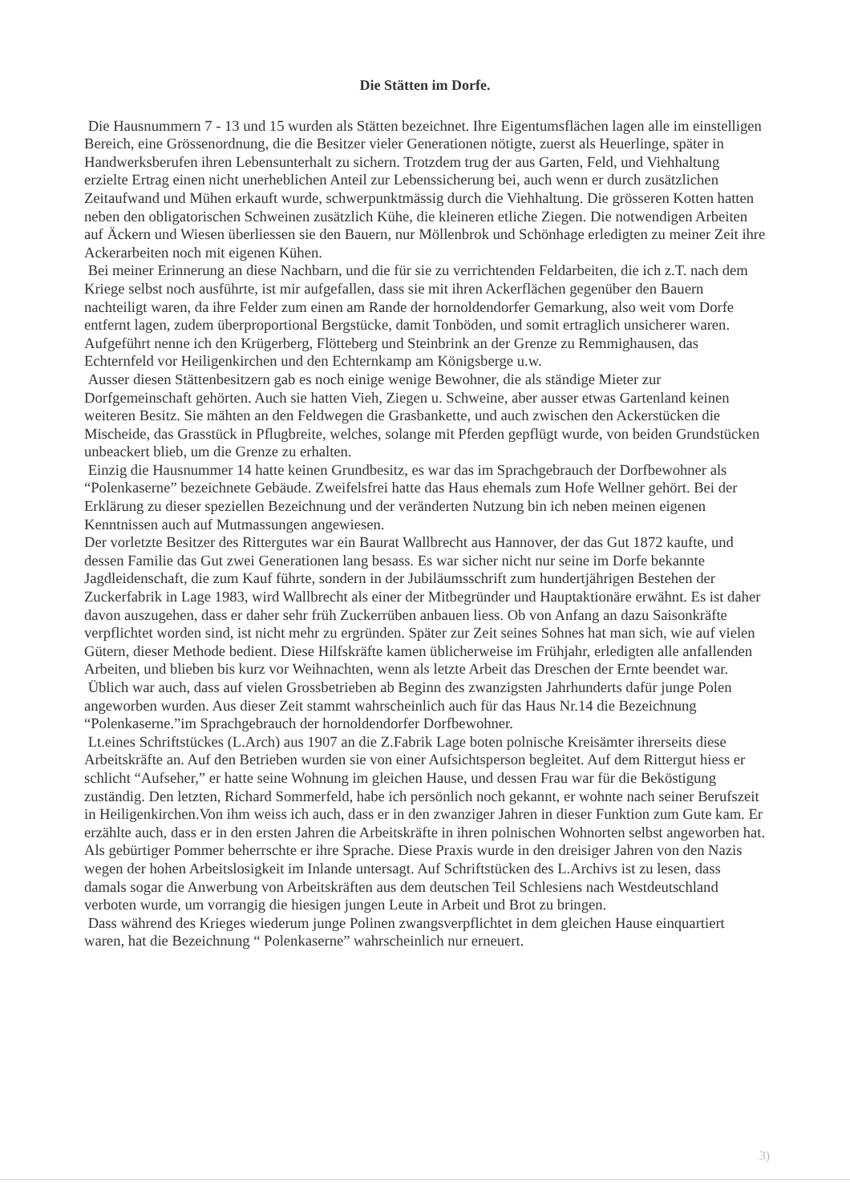Die Stätten im Dorfe.
Die Hausnummern 7 - 13 und 15 wurden als Stätten bezeichnet. Ihre Eigentumsflächen lagen alle im einstelligen Bereich, eine Grössenordnung, die die Besitzer vieler Generationen nötigte, zuerst als Heuerlinge, später in Handwerksberufen ihren Lebensunterhalt zu sichern. Trotzdem trug der aus Garten, Feld, und Viehhaltung erzielte Ertrag einen nicht unerheblichen Anteil zur Lebenssicherung bei, auch wenn er durch zusätzlichen Zeitaufwand und Mühen erkauft wurde, schwerpunktmässig durch die Viehhaltung. Die grösseren Kotten hatten neben den obligatorischen Schweinen zusätzlich Kühe, die kleineren etliche Ziegen. Die notwendigen Arbeiten auf Äckern und Wiesen überliessen sie den Bauern, nur Möllenbrok und Schönhage erledigten zu meiner Zeit ihre Ackerarbeiten noch mit eigenen Kühen.
Bei meiner Erinnerung an diese Nachbarn, und die für sie zu verrichtenden Feldarbeiten, die ich z.T. nach dem Kriege selbst noch ausführte, ist mir aufgefallen, dass sie mit ihren Ackerflächen gegenüber den Bauern nachteiligt waren, da ihre Felder zum einen am Rande der hornoldendorfer Gemarkung, also weit vom Dorfe entfernt lagen, zudem überproportional Bergstücke, damit Tonböden, und somit ertraglich unsicherer waren. Aufgeführt nenne ich den Krügerberg, Flötteberg und Steinbrink an der Grenze zu Remmighausen, das Echternfeld vor Heiligenkirchen und den Echternkamp am Königsberge u.w.
Ausser diesen Stättenbesitzern gab es noch einige wenige Bewohner, die als ständige Mieter zur Dorfgemeinschaft gehörten. Auch sie hatten Vieh, Ziegen u. Schweine, aber ausser etwas Gartenland keinen weiteren Besitz. Sie mähten an den Feldwegen die Grasbankette, und auch zwischen den Ackerstücken die Mischeide, das Grasstück in Pflugbreite, welches, solange mit Pferden gepflügt wurde, von beiden Grundstücken unbeackert blieb, um die Grenze zu erhalten.
Einzig die Hausnummer 14 hatte keinen Grundbesitz, es war das im Sprachgebrauch der Dorfbewohner als “Polenkaserne” bezeichnete Gebäude. Zweifelsfrei hatte das Haus ehemals zum Hofe Wellner gehört. Bei der Erklärung zu dieser speziellen Bezeichnung und der veränderten Nutzung bin ich neben meinen eigenen Kenntnissen auch auf Mutmassungen angewiesen.
Der vorletzte Besitzer des Rittergutes war ein Baurat Wallbrecht aus Hannover, der das Gut 1872 kaufte, und dessen Familie das Gut zwei Generationen lang besass. Es war sicher nicht nur seine im Dorfe bekannte Jagdleidenschaft, die zum Kauf führte, sondern in der Jubiläumsschrift zum hundertjährigen Bestehen der Zuckerfabrik in Lage 1983, wird Wallbrecht als einer der Mitbegründer und Hauptaktionäre erwähnt. Es ist daher davon auszugehen, dass er daher sehr früh Zuckerrüben anbauen liess. Ob von Anfang an dazu Saisonkräfte verpflichtet worden sind, ist nicht mehr zu ergründen. Später zur Zeit seines Sohnes hat man sich, wie auf vielen Gütern, dieser Methode bedient. Diese Hilfskräfte kamen üblicherweise im Frühjahr, erledigten alle anfallenden Arbeiten, und blieben bis kurz vor Weihnachten, wenn als letzte Arbeit das Dreschen der Ernte beendet war.
Üblich war auch, dass auf vielen Grossbetrieben ab Beginn des zwanzigsten Jahrhunderts dafür junge Polen angeworben wurden. Aus dieser Zeit stammt wahrscheinlich auch für das Haus Nr.14 die Bezeichnung “Polenkaserne.”im Sprachgebrauch der hornoldendorfer Dorfbewohner.
Lt.eines Schriftstückes (L.Arch) aus 1907 an die Z.Fabrik Lage boten polnische Kreisämter ihrerseits diese Arbeitskräfte an. Auf den Betrieben wurden sie von einer Aufsichtsperson begleitet. Auf dem Rittergut hiess er schlicht “Aufseher,” er hatte seine Wohnung im gleichen Hause, und dessen Frau war für die Beköstigung zuständig. Den letzten, Richard Sommerfeld, habe ich persönlich noch gekannt, er wohnte nach seiner Berufszeit in Heiligenkirchen.Von ihm weiss ich auch, dass er in den zwanziger Jahren in dieser Funktion zum Gute kam. Er erzählte auch, dass er in den ersten Jahren die Arbeitskräfte in ihren polnischen Wohnorten selbst angeworben hat. Als gebürtiger Pommer beherrschte er ihre Sprache. Diese Praxis wurde in den dreisiger Jahren von den Nazis wegen der hohen Arbeitslosigkeit im Inlande untersagt. Auf Schriftstücken des L.Archivs ist zu lesen, dass damals sogar die Anwerbung von Arbeitskräften aus dem deutschen Teil Schlesiens nach Westdeutschland verboten wurde, um vorrangig die hiesigen jungen Leute in Arbeit und Brot zu bringen.
Dass während des Krieges wiederum junge Polinen zwangsverpflichtet in dem gleichen Hause einquartiert waren, hat die Bezeichnung “ Polenkaserne” wahrscheinlich nur erneuert.
3)